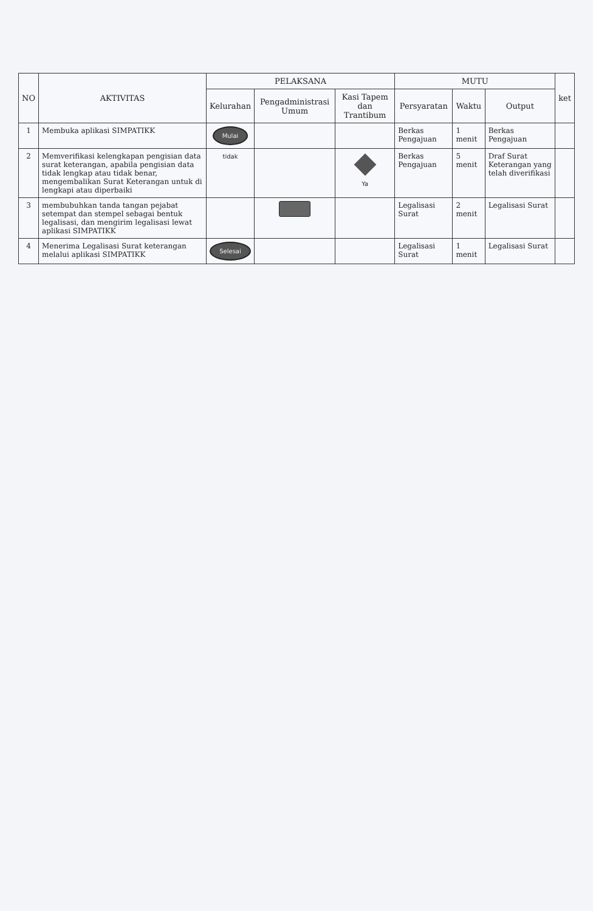| NO | AKTIVITAS | PELAKSANA | | | MUTU | | | ket |
| --- | --- | --- | --- | --- | --- | --- | --- | --- |
| | | Kelurahan | Pengadministrasi Umum | Kasi Tapem dan Trantibum | Persyaratan | Waktu | Output | |
| 1 | Membuka aplikasi SIMPATIKK | Mulai | | | Berkas Pengajuan | 1 menit | Berkas Pengajuan | |
| 2 | Memverifikasi kelengkapan pengisian data surat keterangan, apabila pengisian data tidak lengkap atau tidak benar, mengembalikan Surat Keterangan untuk di lengkapi atau diperbaiki | tidak | | Ya | Berkas Pengajuan | 5 menit | Draf Surat Keterangan yang telah diverifikasi | |
| 3 | membubuhkan tanda tangan pejabat setempat dan stempel sebagai bentuk legalisasi, dan mengirim legalisasi lewat aplikasi SIMPATIKK | | | | Legalisasi Surat | 2 menit | Legalisasi Surat | |
| 4 | Menerima Legalisasi Surat keterangan melalui aplikasi SIMPATIKK | Selesai | | | Legalisasi Surat | 1 menit | Legalisasi Surat | |